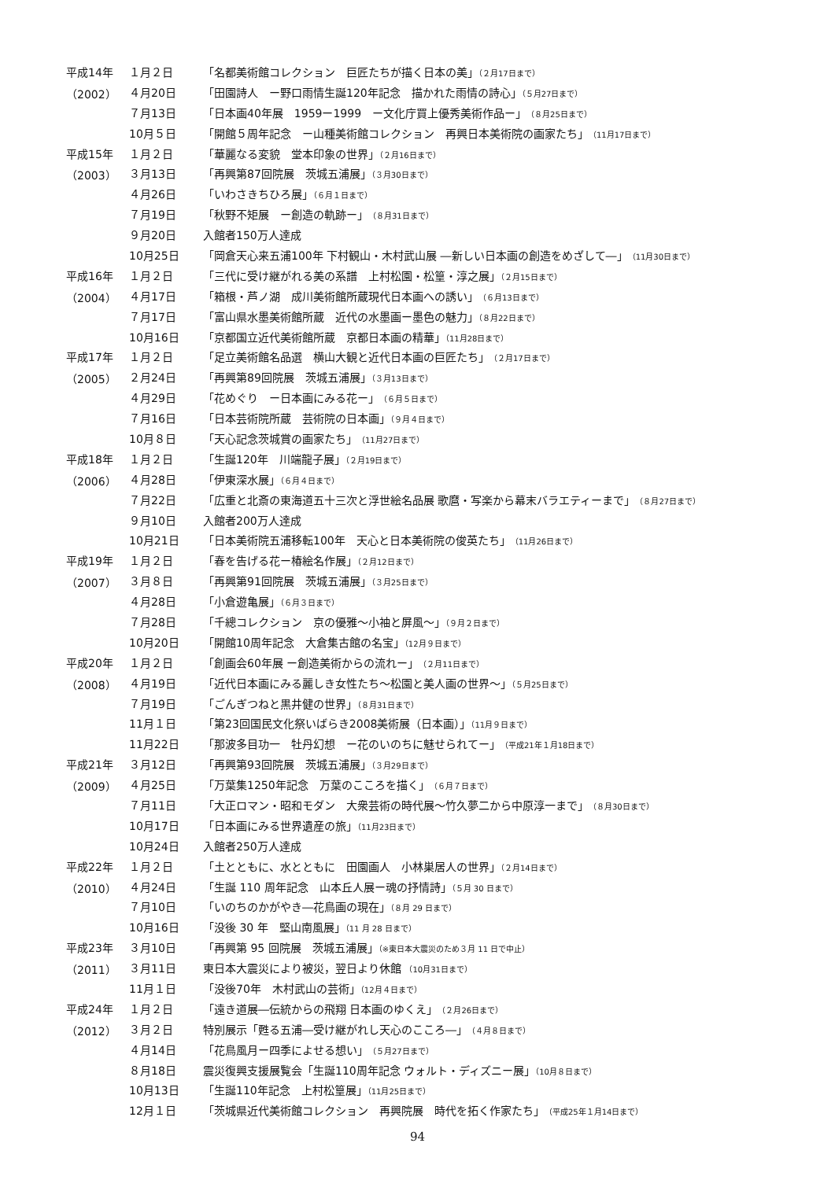| 平成14年 | １月２日 | 「名都美術館コレクション 巨匠たちが描く日本の美」 （２月17日まで） |
| （2002） | ４月20日 | 「田園詩人 ー野口雨情生誕120年記念 描かれた雨情の詩心」 （５月27日まで） |
| | ７月13日 | 「日本画40年展 1959ー1999 ー文化庁買上優秀美術作品ー」 （８月25日まで） |
| | 10月５日 | 「開館５周年記念 ー山種美術館コレクション 再興日本美術院の画家たち」 （11月17日まで） |
| 平成15年 | １月２日 | 「華麗なる変貌 堂本印象の世界」 （２月16日まで） |
| （2003） | ３月13日 | 「再興第87回院展 茨城五浦展」 （３月30日まで） |
| | ４月26日 | 「いわさきちひろ展」 （６月１日まで） |
| | ７月19日 | 「秋野不矩展 ー創造の軌跡ー」 （８月31日まで） |
| | ９月20日 | 入館者150万人達成 |
| | 10月25日 | 「岡倉天心来五浦100年 下村観山・木村武山展 ―新しい日本画の創造をめざして―」 （11月30日まで） |
| 平成16年 | １月２日 | 「三代に受け継がれる美の系譜 上村松園・松篁・淳之展」 （２月15日まで） |
| （2004） | ４月17日 | 「箱根・芦ノ湖 成川美術館所蔵現代日本画への誘い」 （６月13日まで） |
| | ７月17日 | 「富山県水墨美術館所蔵 近代の水墨画ー墨色の魅力」 （８月22日まで） |
| | 10月16日 | 「京都国立近代美術館所蔵 京都日本画の精華」 （11月28日まで） |
| 平成17年 | １月２日 | 「足立美術館名品選 横山大観と近代日本画の巨匠たち」 （２月17日まで） |
| （2005） | ２月24日 | 「再興第89回院展 茨城五浦展」 （３月13日まで） |
| | ４月29日 | 「花めぐり ー日本画にみる花ー」 （６月５日まで） |
| | ７月16日 | 「日本芸術院所蔵 芸術院の日本画」 （９月４日まで） |
| | 10月８日 | 「天心記念茨城賞の画家たち」 （11月27日まで） |
| 平成18年 | １月２日 | 「生誕120年 川端龍子展」 （２月19日まで） |
| （2006） | ４月28日 | 「伊東深水展」 （６月４日まで） |
| | ７月22日 | 「広重と北斎の東海道五十三次と浮世絵名品展 歌麿・写楽から幕末バラエティーまで」 （８月27日まで） |
| | ９月10日 | 入館者200万人達成 |
| | 10月21日 | 「日本美術院五浦移転100年 天心と日本美術院の俊英たち」 （11月26日まで） |
| 平成19年 | １月２日 | 「春を告げる花ー椿絵名作展」 （２月12日まで） |
| （2007） | ３月８日 | 「再興第91回院展 茨城五浦展」 （３月25日まで） |
| | ４月28日 | 「小倉遊亀展」 （６月３日まで） |
| | ７月28日 | 「千總コレクション 京の優雅〜小袖と屏風〜」 （９月２日まで） |
| | 10月20日 | 「開館10周年記念 大倉集古館の名宝」 （12月９日まで） |
| 平成20年 | １月２日 | 「創画会60年展 ー創造美術からの流れー」 （２月11日まで） |
| （2008） | ４月19日 | 「近代日本画にみる麗しき女性たち〜松園と美人画の世界〜」 （５月25日まで） |
| | ７月19日 | 「ごんぎつねと黒井健の世界」 （８月31日まで） |
| | 11月１日 | 「第23回国民文化祭いばらき2008美術展（日本画）」 （11月９日まで） |
| | 11月22日 | 「那波多目功一 牡丹幻想 ー花のいのちに魅せられてー」 （平成21年１月18日まで） |
| 平成21年 | ３月12日 | 「再興第93回院展 茨城五浦展」 （３月29日まで） |
| （2009） | ４月25日 | 「万葉集1250年記念 万葉のこころを描く」 （６月７日まで） |
| | ７月11日 | 「大正ロマン・昭和モダン 大衆芸術の時代展〜竹久夢二から中原淳一まで」 （８月30日まで） |
| | 10月17日 | 「日本画にみる世界遺産の旅」 （11月23日まで） |
| | 10月24日 | 入館者250万人達成 |
| 平成22年 | １月２日 | 「土とともに、水とともに 田園画人 小林巣居人の世界」 （２月14日まで） |
| （2010） | ４月24日 | 「生誕 110 周年記念 山本丘人展ー魂の抒情詩」 （５月 30 日まで） |
| | ７月10日 | 「いのちのかがやき―花鳥画の現在」 （８月 29 日まで） |
| | 10月16日 | 「没後 30 年 堅山南風展」 （11 月 28 日まで） |
| 平成23年 | ３月10日 | 「再興第 95 回院展 茨城五浦展」 （※東日本大震災のため３月 11 日で中止） |
| （2011） | ３月11日 | 東日本大震災により被災，翌日より休館 （10月31日まで） |
| | 11月１日 | 「没後70年 木村武山の芸術」 （12月４日まで） |
| 平成24年 | １月２日 | 「遠き道展―伝統からの飛翔 日本画のゆくえ」 （２月26日まで） |
| （2012） | ３月２日 | 特別展示「甦る五浦―受け継がれし天心のこころ―」 （４月８日まで） |
| | ４月14日 | 「花鳥風月ー四季によせる想い」 （５月27日まで） |
| | ８月18日 | 震災復興支援展覧会「生誕110周年記念 ウォルト・ディズニー展」 （10月８日まで） |
| | 10月13日 | 「生誕110年記念 上村松篁展」 （11月25日まで） |
| | 12月１日 | 「茨城県近代美術館コレクション 再興院展 時代を拓く作家たち」 （平成25年１月14日まで） |
94